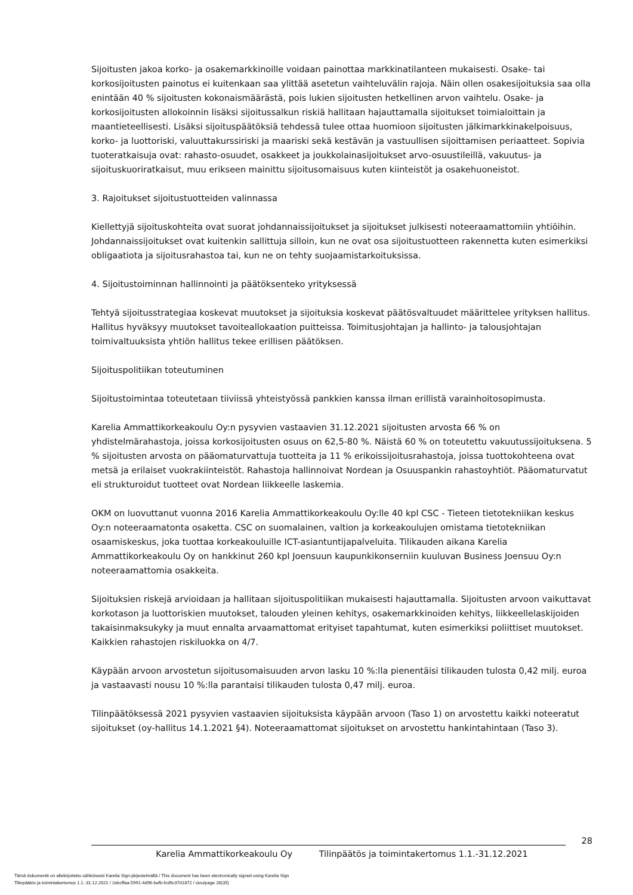Sijoitusten jakoa korko- ja osakemarkkinoille voidaan painottaa markkinatilanteen mukaisesti. Osake- tai korkosijoitusten painotus ei kuitenkaan saa ylittää asetetun vaihteluvälin rajoja. Näin ollen osakesijoituksia saa olla enintään 40 % sijoitusten kokonaismäärästä, pois lukien sijoitusten hetkellinen arvon vaihtelu. Osake- ja korkosijoitusten allokoinnin lisäksi sijoitussalkun riskiä hallitaan hajauttamalla sijoitukset toimialoittain ja maantieteellisesti. Lisäksi sijoituspäätöksiä tehdessä tulee ottaa huomioon sijoitusten jälkimarkkinakelpoisuus, korko- ja luottoriski, valuuttakurssiriski ja maariski sekä kestävän ja vastuullisen sijoittamisen periaatteet. Sopivia tuoteratkaisuja ovat: rahasto-osuudet, osakkeet ja joukkolainasijoitukset arvo-osuustileillä, vakuutus- ja sijoituskuoriratkaisut, muu erikseen mainittu sijoitusomaisuus kuten kiinteistöt ja osakehuoneistot.
3. Rajoitukset sijoitustuotteiden valinnassa
Kiellettyjä sijoituskohteita ovat suorat johdannaissijoitukset ja sijoitukset julkisesti noteeraamattomiin yhtiöihin. Johdannaissijoitukset ovat kuitenkin sallittuja silloin, kun ne ovat osa sijoitustuotteen rakennetta kuten esimerkiksi obligaatiota ja sijoitusrahastoa tai, kun ne on tehty suojaamistarkoituksissa.
4. Sijoitustoiminnan hallinnointi ja päätöksenteko yrityksessä
Tehtyä sijoitusstrategiaa koskevat muutokset ja sijoituksia koskevat päätösvaltuudet määrittelee yrityksen hallitus. Hallitus hyväksyy muutokset tavoiteallokaation puitteissa. Toimitusjohtajan ja hallinto- ja talousjohtajan toimivaltuuksista yhtiön hallitus tekee erillisen päätöksen.
Sijoituspolitiikan toteutuminen
Sijoitustoimintaa toteutetaan tiiviissä yhteistyössä pankkien kanssa ilman erillistä varainhoitosopimusta.
Karelia Ammattikorkeakoulu Oy:n pysyvien vastaavien 31.12.2021 sijoitusten arvosta 66 % on yhdistelmärahastoja, joissa korkosijoitusten osuus on 62,5-80 %. Näistä 60 % on toteutettu vakuutussijoituksena. 5 % sijoitusten arvosta on pääomaturvattuja tuotteita ja 11 % erikoissijoitusrahastoja, joissa tuottokohteena ovat metsä ja erilaiset vuokrakiinteistöt. Rahastoja hallinnoivat Nordean ja Osuuspankin rahastoyhtiöt. Pääomaturvatut eli strukturoidut tuotteet ovat Nordean liikkeelle laskemia.
OKM on luovuttanut vuonna 2016 Karelia Ammattikorkeakoulu Oy:lle 40 kpl CSC - Tieteen tietotekniikan keskus Oy:n noteeraamatonta osaketta. CSC on suomalainen, valtion ja korkeakoulujen omistama tietotekniikan osaamiskeskus, joka tuottaa korkeakouluille ICT-asiantuntijapalveluita. Tilikauden aikana Karelia Ammattikorkeakoulu Oy on hankkinut 260 kpl Joensuun kaupunkikonserniin kuuluvan Business Joensuu Oy:n noteeraamattomia osakkeita.
Sijoituksien riskejä arvioidaan ja hallitaan sijoituspolitiikan mukaisesti hajauttamalla. Sijoitusten arvoon vaikuttavat korkotason ja luottoriskien muutokset, talouden yleinen kehitys, osakemarkkinoiden kehitys, liikkeellelaskijoiden takaisinmaksukyky ja muut ennalta arvaamattomat erityiset tapahtumat, kuten esimerkiksi poliittiset muutokset. Kaikkien rahastojen riskiluokka on 4/7.
Käypään arvoon arvostetun sijoitusomaisuuden arvon lasku 10 %:lla pienentäisi tilikauden tulosta 0,42 milj. euroa ja vastaavasti nousu 10 %:lla parantaisi tilikauden tulosta 0,47 milj. euroa.
Tilinpäätöksessä 2021 pysyvien vastaavien sijoituksista käypään arvoon (Taso 1) on arvostettu kaikki noteeratut sijoitukset (oy-hallitus 14.1.2021 §4). Noteeraamattomat sijoitukset on arvostettu hankintahintaan (Taso 3).
28
Karelia Ammattikorkeakoulu Oy Tilinpäätös ja toimintakertomus 1.1.-31.12.2021
Tämä dokumentti on allekirjoitettu sähköisesti Karelia Sign-järjestelmällä / This document has been electronically signed using Karelia Sign
Tilinpäätös ja toimintakertomus 1.1.-31.12.2021 / 2ebcffaa-5991-4d96-befb-fcd9c37d1872 / sivu/page 28(35)